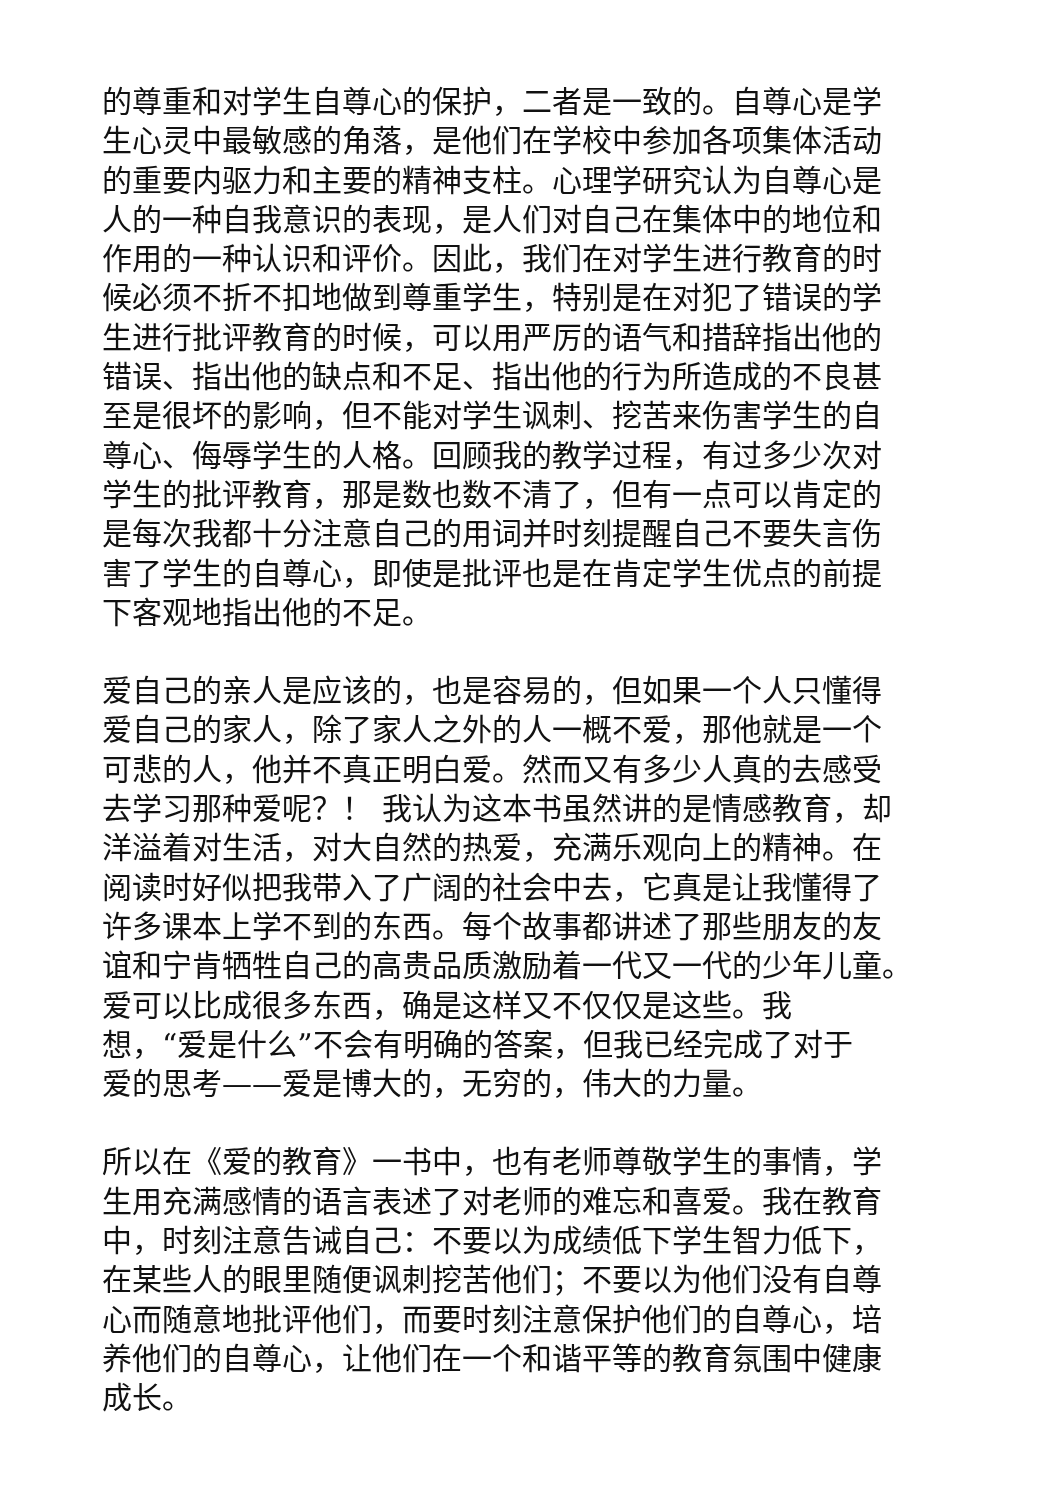的尊重和对学生自尊心的保护，二者是一致的。自尊心是学
生心灵中最敏感的角落，是他们在学校中参加各项集体活动
的重要内驱力和主要的精神支柱。心理学研究认为自尊心是
人的一种自我意识的表现，是人们对自己在集体中的地位和
作用的一种认识和评价。因此，我们在对学生进行教育的时
候必须不折不扣地做到尊重学生，特别是在对犯了错误的学
生进行批评教育的时候，可以用严厉的语气和措辞指出他的
错误、指出他的缺点和不足、指出他的行为所造成的不良甚
至是很坏的影响，但不能对学生讽刺、挖苦来伤害学生的自
尊心、侮辱学生的人格。回顾我的教学过程，有过多少次对
学生的批评教育，那是数也数不清了，但有一点可以肯定的
是每次我都十分注意自己的用词并时刻提醒自己不要失言伤
害了学生的自尊心，即使是批评也是在肯定学生优点的前提
下客观地指出他的不足。
爱自己的亲人是应该的，也是容易的，但如果一个人只懂得
爱自己的家人，除了家人之外的人一概不爱，那他就是一个
可悲的人，他并不真正明白爱。然而又有多少人真的去感受
去学习那种爱呢？！ 我认为这本书虽然讲的是情感教育，却
洋溢着对生活，对大自然的热爱，充满乐观向上的精神。在
阅读时好似把我带入了广阔的社会中去，它真是让我懂得了
许多课本上学不到的东西。每个故事都讲述了那些朋友的友
谊和宁肯牺牲自己的高贵品质激励着一代又一代的少年儿童。
爱可以比成很多东西，确是这样又不仅仅是这些。我
想，“爱是什么”不会有明确的答案，但我已经完成了对于
爱的思考——爱是博大的，无穷的，伟大的力量。
所以在《爱的教育》一书中，也有老师尊敬学生的事情，学
生用充满感情的语言表述了对老师的难忘和喜爱。我在教育
中，时刻注意告诫自己：不要以为成绩低下学生智力低下，
在某些人的眼里随便讽刺挖苦他们；不要以为他们没有自尊
心而随意地批评他们，而要时刻注意保护他们的自尊心，培
养他们的自尊心，让他们在一个和谐平等的教育氛围中健康
成长。